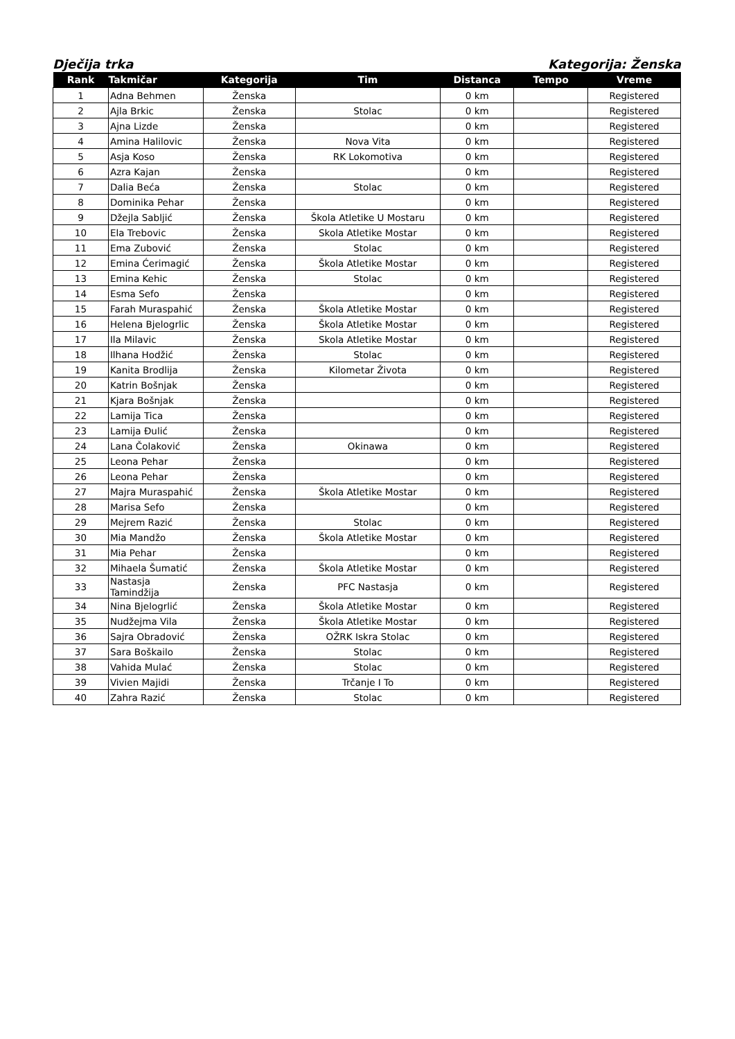Dječija trka Kategorija: Ženska
| Rank | Takmičar | Kategorija | Tim | Distanca | Tempo | Vreme |
| --- | --- | --- | --- | --- | --- | --- |
| 1 | Adna Behmen | Ženska | | 0 km | | Registered |
| 2 | Ajla Brkic | Ženska | Stolac | 0 km | | Registered |
| 3 | Ajna Lizde | Ženska | | 0 km | | Registered |
| 4 | Amina Halilovic | Ženska | Nova Vita | 0 km | | Registered |
| 5 | Asja Koso | Ženska | RK Lokomotiva | 0 km | | Registered |
| 6 | Azra Kajan | Ženska | | 0 km | | Registered |
| 7 | Dalia Beća | Ženska | Stolac | 0 km | | Registered |
| 8 | Dominika Pehar | Ženska | | 0 km | | Registered |
| 9 | Džejla Sabljić | Ženska | Škola Atletike U Mostaru | 0 km | | Registered |
| 10 | Ela Trebovic | Ženska | Skola Atletike Mostar | 0 km | | Registered |
| 11 | Ema Zubović | Ženska | Stolac | 0 km | | Registered |
| 12 | Emina Ćerimagić | Ženska | Škola Atletike Mostar | 0 km | | Registered |
| 13 | Emina Kehic | Ženska | Stolac | 0 km | | Registered |
| 14 | Esma Sefo | Ženska | | 0 km | | Registered |
| 15 | Farah Muraspahić | Ženska | Škola Atletike Mostar | 0 km | | Registered |
| 16 | Helena Bjelogrlic | Ženska | Škola Atletike Mostar | 0 km | | Registered |
| 17 | Ila Milavic | Ženska | Skola Atletike Mostar | 0 km | | Registered |
| 18 | Ilhana Hodžić | Ženska | Stolac | 0 km | | Registered |
| 19 | Kanita Brodlija | Ženska | Kilometar Života | 0 km | | Registered |
| 20 | Katrin Bošnjak | Ženska | | 0 km | | Registered |
| 21 | Kjara Bošnjak | Ženska | | 0 km | | Registered |
| 22 | Lamija Tica | Ženska | | 0 km | | Registered |
| 23 | Lamija Đulić | Ženska | | 0 km | | Registered |
| 24 | Lana Čolaković | Ženska | Okinawa | 0 km | | Registered |
| 25 | Leona Pehar | Ženska | | 0 km | | Registered |
| 26 | Leona Pehar | Ženska | | 0 km | | Registered |
| 27 | Majra Muraspahić | Ženska | Škola Atletike Mostar | 0 km | | Registered |
| 28 | Marisa Sefo | Ženska | | 0 km | | Registered |
| 29 | Mejrem Razić | Ženska | Stolac | 0 km | | Registered |
| 30 | Mia Mandžo | Ženska | Škola Atletike Mostar | 0 km | | Registered |
| 31 | Mia Pehar | Ženska | | 0 km | | Registered |
| 32 | Mihaela Šumatić | Ženska | Škola Atletike Mostar | 0 km | | Registered |
| 33 | Nastasja Tamindžija | Ženska | PFC Nastasja | 0 km | | Registered |
| 34 | Nina Bjelogrlić | Ženska | Škola Atletike Mostar | 0 km | | Registered |
| 35 | Nudžejma Vila | Ženska | Škola Atletike Mostar | 0 km | | Registered |
| 36 | Sajra Obradović | Ženska | OŽRK Iskra Stolac | 0 km | | Registered |
| 37 | Sara Boškailo | Ženska | Stolac | 0 km | | Registered |
| 38 | Vahida Mulać | Ženska | Stolac | 0 km | | Registered |
| 39 | Vivien Majidi | Ženska | Trčanje I To | 0 km | | Registered |
| 40 | Zahra Razić | Ženska | Stolac | 0 km | | Registered |